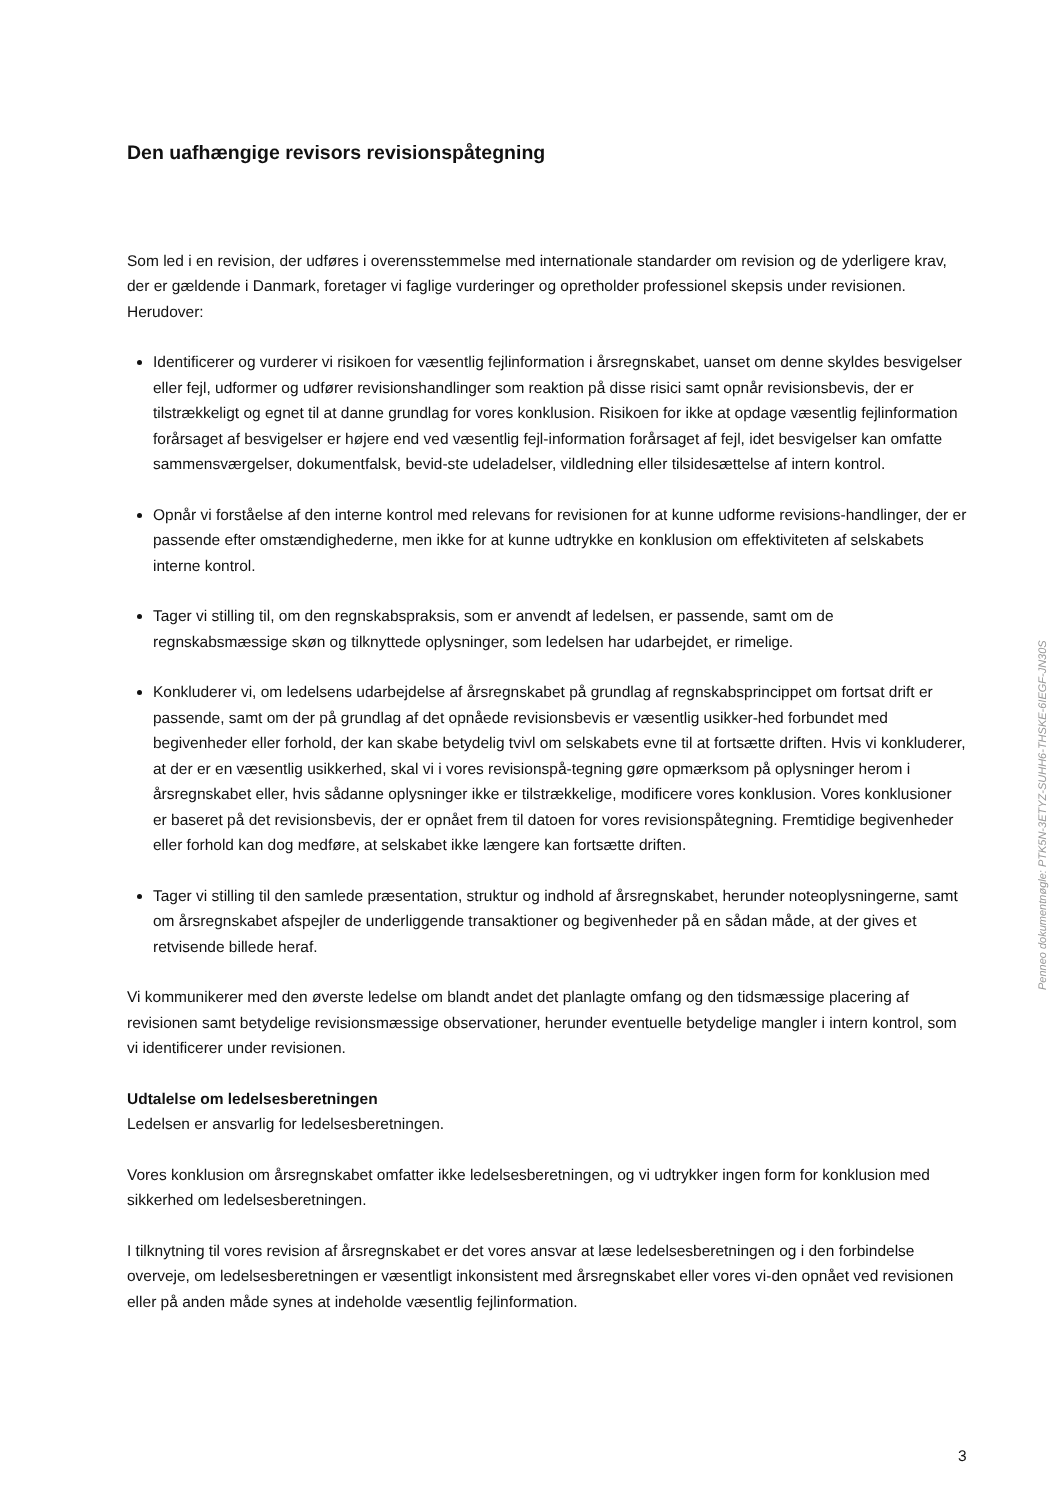Den uafhængige revisors revisionspåtegning
Som led i en revision, der udføres i overensstemmelse med internationale standarder om revision og de yderligere krav, der er gældende i Danmark, foretager vi faglige vurderinger og opretholder professionel skepsis under revisionen. Herudover:
Identificerer og vurderer vi risikoen for væsentlig fejlinformation i årsregnskabet, uanset om denne skyldes besvigelser eller fejl, udformer og udfører revisionshandlinger som reaktion på disse risici samt opnår revisionsbevis, der er tilstrækkeligt og egnet til at danne grundlag for vores konklusion. Risikoen for ikke at opdage væsentlig fejlinformation forårsaget af besvigelser er højere end ved væsentlig fejl-information forårsaget af fejl, idet besvigelser kan omfatte sammensværgelser, dokumentfalsk, bevid-ste udeladelser, vildledning eller tilsidesættelse af intern kontrol.
Opnår vi forståelse af den interne kontrol med relevans for revisionen for at kunne udforme revisions-handlinger, der er passende efter omstændighederne, men ikke for at kunne udtrykke en konklusion om effektiviteten af selskabets interne kontrol.
Tager vi stilling til, om den regnskabspraksis, som er anvendt af ledelsen, er passende, samt om de regnskabsmæssige skøn og tilknyttede oplysninger, som ledelsen har udarbejdet, er rimelige.
Konkluderer vi, om ledelsens udarbejdelse af årsregnskabet på grundlag af regnskabsprincippet om fortsat drift er passende, samt om der på grundlag af det opnåede revisionsbevis er væsentlig usikker-hed forbundet med begivenheder eller forhold, der kan skabe betydelig tvivl om selskabets evne til at fortsætte driften. Hvis vi konkluderer, at der er en væsentlig usikkerhed, skal vi i vores revisionspå-tegning gøre opmærksom på oplysninger herom i årsregnskabet eller, hvis sådanne oplysninger ikke er tilstrækkelige, modificere vores konklusion. Vores konklusioner er baseret på det revisionsbevis, der er opnået frem til datoen for vores revisionspåtegning. Fremtidige begivenheder eller forhold kan dog medføre, at selskabet ikke længere kan fortsætte driften.
Tager vi stilling til den samlede præsentation, struktur og indhold af årsregnskabet, herunder noteoplysningerne, samt om årsregnskabet afspejler de underliggende transaktioner og begivenheder på en sådan måde, at der gives et retvisende billede heraf.
Vi kommunikerer med den øverste ledelse om blandt andet det planlagte omfang og den tidsmæssige placering af revisionen samt betydelige revisionsmæssige observationer, herunder eventuelle betydelige mangler i intern kontrol, som vi identificerer under revisionen.
Udtalelse om ledelsesberetningen
Ledelsen er ansvarlig for ledelsesberetningen.
Vores konklusion om årsregnskabet omfatter ikke ledelsesberetningen, og vi udtrykker ingen form for konklusion med sikkerhed om ledelsesberetningen.
I tilknytning til vores revision af årsregnskabet er det vores ansvar at læse ledelsesberetningen og i den forbindelse overveje, om ledelsesberetningen er væsentligt inkonsistent med årsregnskabet eller vores vi-den opnået ved revisionen eller på anden måde synes at indeholde væsentlig fejlinformation.
3
Penneo dokumentnøgle: PTK5N-3ETYZ-SUHH6-THSKE-6IEGF-JN30S